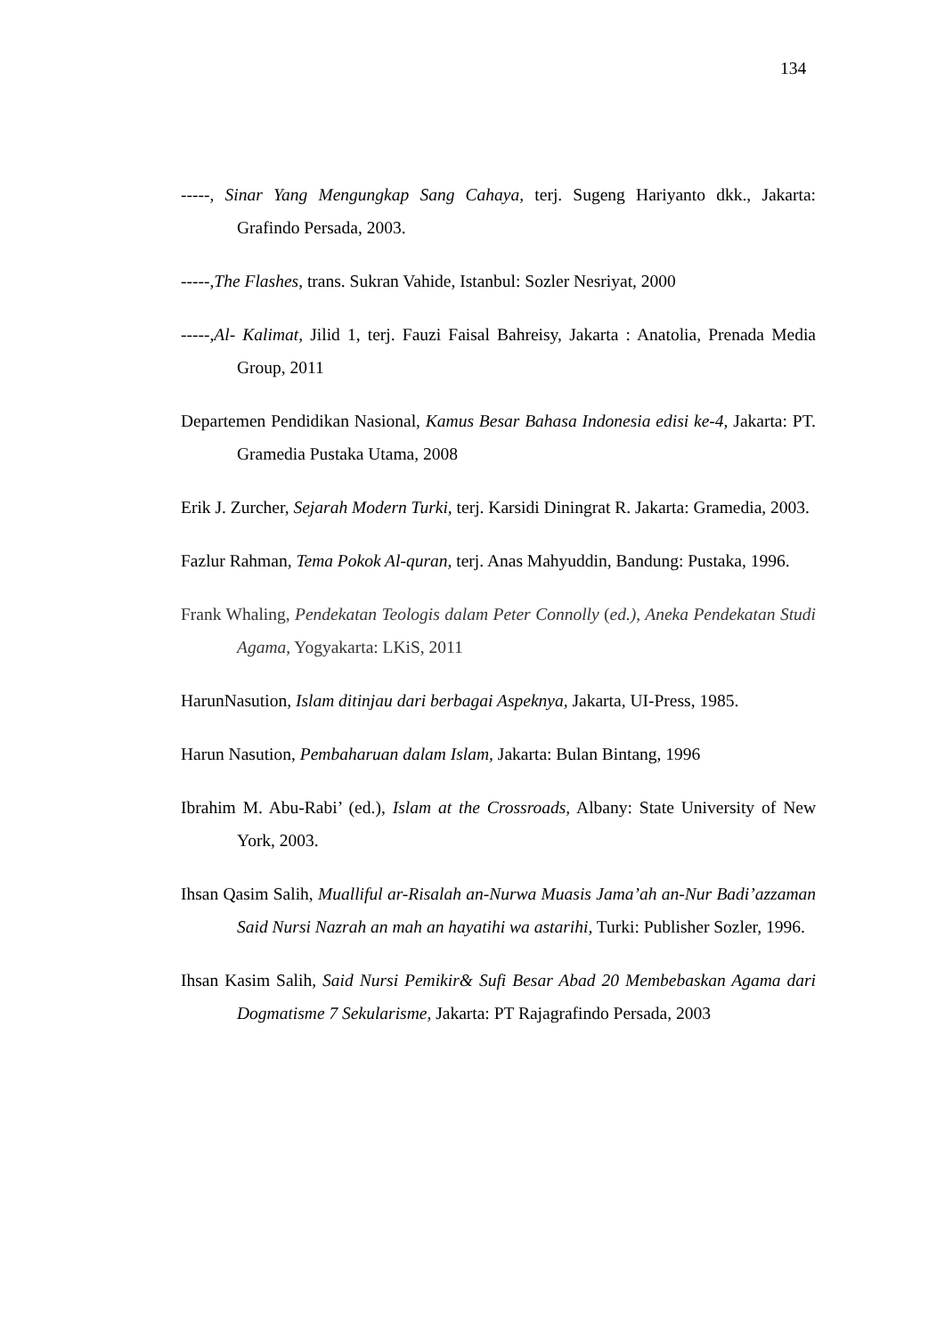134
-----, Sinar Yang Mengungkap Sang Cahaya, terj. Sugeng Hariyanto dkk., Jakarta: Grafindo Persada, 2003.
-----,The Flashes, trans. Sukran Vahide, Istanbul: Sozler Nesriyat, 2000
-----,Al- Kalimat, Jilid 1, terj. Fauzi Faisal Bahreisy, Jakarta : Anatolia, Prenada Media Group, 2011
Departemen Pendidikan Nasional, Kamus Besar Bahasa Indonesia edisi ke-4, Jakarta: PT. Gramedia Pustaka Utama, 2008
Erik J. Zurcher, Sejarah Modern Turki, terj. Karsidi Diningrat R. Jakarta: Gramedia, 2003.
Fazlur Rahman, Tema Pokok Al-quran, terj. Anas Mahyuddin, Bandung: Pustaka, 1996.
Frank Whaling, Pendekatan Teologis dalam Peter Connolly (ed.), Aneka Pendekatan Studi Agama, Yogyakarta: LKiS, 2011
HarunNasution, Islam ditinjau dari berbagai Aspeknya, Jakarta, UI-Press, 1985.
Harun Nasution, Pembaharuan dalam Islam, Jakarta: Bulan Bintang, 1996
Ibrahim M. Abu-Rabi’ (ed.), Islam at the Crossroads, Albany: State University of New York, 2003.
Ihsan Qasim Salih, Mualliful ar-Risalah an-Nurwa Muasis Jama’ah an-Nur Badi’azzaman Said Nursi Nazrah an mah an hayatihi wa astarihi, Turki: Publisher Sozler, 1996.
Ihsan Kasim Salih, Said Nursi Pemikir& Sufi Besar Abad 20 Membebaskan Agama dari Dogmatisme 7 Sekularisme, Jakarta: PT Rajagrafindo Persada, 2003